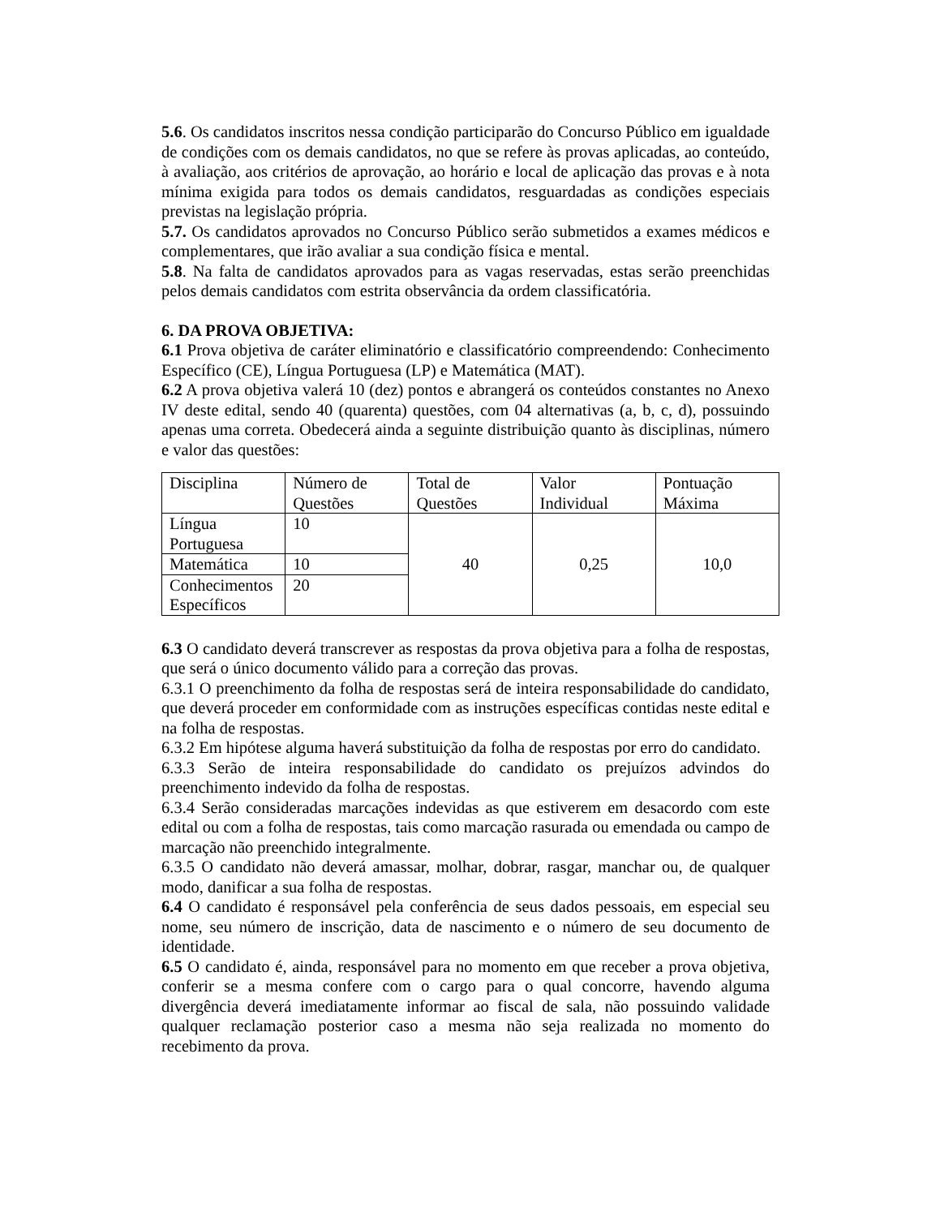5.6. Os candidatos inscritos nessa condição participarão do Concurso Público em igualdade de condições com os demais candidatos, no que se refere às provas aplicadas, ao conteúdo, à avaliação, aos critérios de aprovação, ao horário e local de aplicação das provas e à nota mínima exigida para todos os demais candidatos, resguardadas as condições especiais previstas na legislação própria.
5.7. Os candidatos aprovados no Concurso Público serão submetidos a exames médicos e complementares, que irão avaliar a sua condição física e mental.
5.8. Na falta de candidatos aprovados para as vagas reservadas, estas serão preenchidas pelos demais candidatos com estrita observância da ordem classificatória.
6. DA PROVA OBJETIVA:
6.1 Prova objetiva de caráter eliminatório e classificatório compreendendo: Conhecimento Específico (CE), Língua Portuguesa (LP) e Matemática (MAT).
6.2 A prova objetiva valerá 10 (dez) pontos e abrangerá os conteúdos constantes no Anexo IV deste edital, sendo 40 (quarenta) questões, com 04 alternativas (a, b, c, d), possuindo apenas uma correta. Obedecerá ainda a seguinte distribuição quanto às disciplinas, número e valor das questões:
| Disciplina | Número de Questões | Total de Questões | Valor Individual | Pontuação Máxima |
| Língua Portuguesa | 10 | 40 | 0,25 | 10,0 |
| Matemática | 10 | | | |
| Conhecimentos Específicos | 20 | | | |
6.3 O candidato deverá transcrever as respostas da prova objetiva para a folha de respostas, que será o único documento válido para a correção das provas.
6.3.1 O preenchimento da folha de respostas será de inteira responsabilidade do candidato, que deverá proceder em conformidade com as instruções específicas contidas neste edital e na folha de respostas.
6.3.2 Em hipótese alguma haverá substituição da folha de respostas por erro do candidato.
6.3.3 Serão de inteira responsabilidade do candidato os prejuízos advindos do preenchimento indevido da folha de respostas.
6.3.4 Serão consideradas marcações indevidas as que estiverem em desacordo com este edital ou com a folha de respostas, tais como marcação rasurada ou emendada ou campo de marcação não preenchido integralmente.
6.3.5 O candidato não deverá amassar, molhar, dobrar, rasgar, manchar ou, de qualquer modo, danificar a sua folha de respostas.
6.4 O candidato é responsável pela conferência de seus dados pessoais, em especial seu nome, seu número de inscrição, data de nascimento e o número de seu documento de identidade.
6.5 O candidato é, ainda, responsável para no momento em que receber a prova objetiva, conferir se a mesma confere com o cargo para o qual concorre, havendo alguma divergência deverá imediatamente informar ao fiscal de sala, não possuindo validade qualquer reclamação posterior caso a mesma não seja realizada no momento do recebimento da prova.